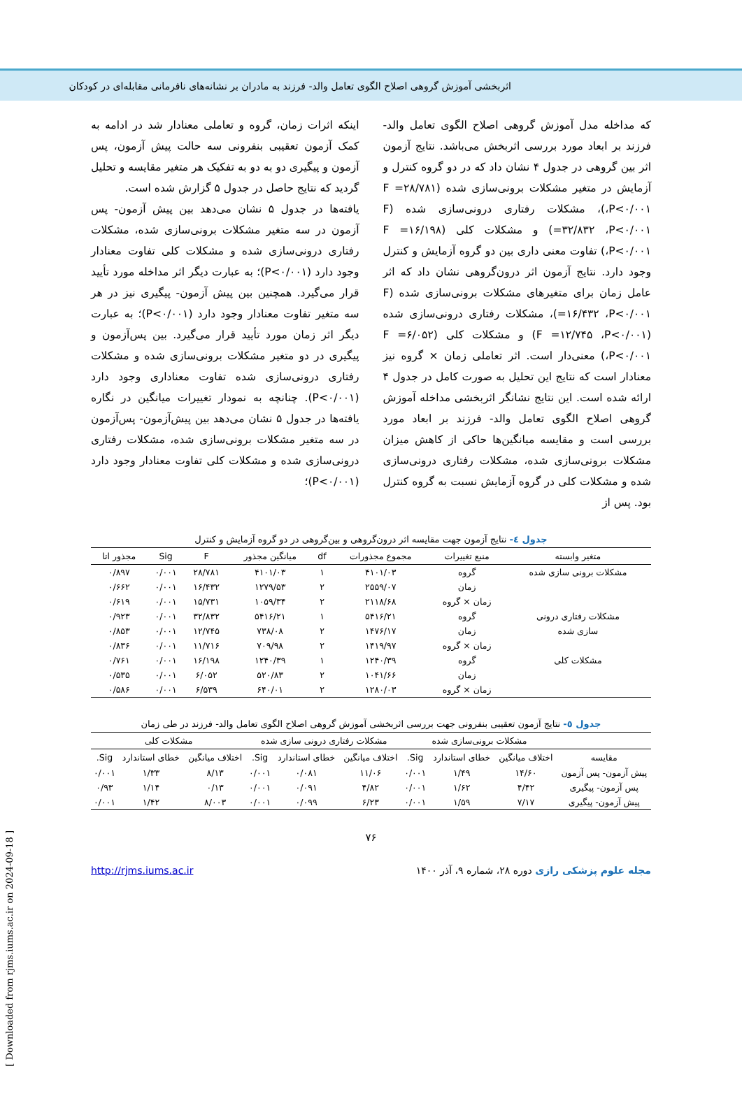اثربخشی آموزش گروهی اصلاح الگوی تعامل والد- فرزند به مادران بر نشانه‌های نافرمانی مقابله‌ای در کودکان
که مداخله مدل آموزش گروهی اصلاح الگوی تعامل والد- فرزند بر ابعاد مورد بررسی اثربخش می‌باشد. نتایج آزمون اثر بین گروهی در جدول ۴ نشان داد که در دو گروه کنترل و آزمایش در متغیر مشکلات برونی‌سازی شده (F =۲۸/۷۸۱ ،P<۰/۰۰۱)، مشکلات رفتاری درونی‌سازی شده (F =۳۲/۸۳۲ ،P<۰/۰۰۱) و مشکلات کلی (F =۱۶/۱۹۸ ،P<۰/۰۰۱) تفاوت معنی داری بین دو گروه آزمایش و کنترل وجود دارد. نتایج آزمون اثر درون‌گروهی نشان داد که اثر عامل زمان برای متغیرهای مشکلات برونی‌سازی شده (F =۱۶/۴۳۲ ،P<۰/۰۰۱)، مشکلات رفتاری درونی‌سازی شده (F =۱۲/۷۴۵ ،P<۰/۰۰۱) و مشکلات کلی (F =۶/۰۵۲ ،P<۰/۰۰۱) معنی‌دار است. اثر تعاملی زمان × گروه نیز معنادار است که نتایج این تحلیل به صورت کامل در جدول ۴ ارائه شده است. این نتایج نشانگر اثربخشی مداخله آموزش گروهی اصلاح الگوی تعامل والد- فرزند بر ابعاد مورد بررسی است و مقایسه میانگین‌ها حاکی از کاهش میزان مشکلات برونی‌سازی شده، مشکلات رفتاری درونی‌سازی شده و مشکلات کلی در گروه آزمایش نسبت به گروه کنترل بود. پس از
اینکه اثرات زمان، گروه و تعاملی معنادار شد در ادامه به کمک آزمون تعقیبی بنفرونی سه حالت پیش آزمون، پس آزمون و پیگیری دو به دو به تفکیک هر متغیر مقایسه و تحلیل گردید که نتایج حاصل در جدول ۵ گزارش شده است.
یافته‌ها در جدول ۵ نشان می‌دهد بین پیش آزمون- پس آزمون در سه متغیر مشکلات برونی‌سازی شده، مشکلات رفتاری درونی‌سازی شده و مشکلات کلی تفاوت معنادار وجود دارد (P<۰/۰۰۱)؛ به عبارت دیگر اثر مداخله مورد تأیید قرار می‌گیرد. همچنین بین پیش آزمون- پیگیری نیز در هر سه متغیر تفاوت معنادار وجود دارد (P<۰/۰۰۱)؛ به عبارت دیگر اثر زمان مورد تأیید قرار می‌گیرد. بین پس‌آزمون و پیگیری در دو متغیر مشکلات برونی‌سازی شده و مشکلات رفتاری درونی‌سازی شده تفاوت معناداری وجود دارد (P<۰/۰۰۱). چنانچه به نمودار تغییرات میانگین در نگاره یافته‌ها در جدول ۵ نشان می‌دهد بین پیش‌آزمون- پس‌آزمون در سه متغیر مشکلات برونی‌سازی شده، مشکلات رفتاری درونی‌سازی شده و مشکلات کلی تفاوت معنادار وجود دارد (P<۰/۰۰۱)؛
جدول ٤- نتایج آزمون جهت مقایسه اثر درون‌گروهی و بین‌گروهی در دو گروه آزمایش و کنترل
| متغیر وابسته | منبع تغییرات | مجموع مجذورات | df | میانگین مجذور | F | Sig | مجذور اتا |
| --- | --- | --- | --- | --- | --- | --- | --- |
| مشکلات برونی سازی شده | گروه | ۴۱۰۱/۰۳ | ۱ | ۴۱۰۱/۰۳ | ۲۸/۷۸۱ | ۰/۰۰۱ | ۰/۸۹۷ |
| | زمان | ۲۵۵۹/۰۷ | ۲ | ۱۲۷۹/۵۳ | ۱۶/۴۳۲ | ۰/۰۰۱ | ۰/۶۶۲ |
| | زمان × گروه | ۲۱۱۸/۶۸ | ۲ | ۱۰۵۹/۳۴ | ۱۵/۷۳۱ | ۰/۰۰۱ | ۰/۶۱۹ |
| مشکلات رفتاری درونی | گروه | ۵۴۱۶/۲۱ | ۱ | ۵۴۱۶/۲۱ | ۳۲/۸۳۲ | ۰/۰۰۱ | ۰/۹۲۳ |
| سازی شده | زمان | ۱۴۷۶/۱۷ | ۲ | ۷۳۸/۰۸ | ۱۲/۷۴۵ | ۰/۰۰۱ | ۰/۸۵۳ |
| | زمان × گروه | ۱۴۱۹/۹۷ | ۲ | ۷۰۹/۹۸ | ۱۱/۷۱۶ | ۰/۰۰۱ | ۰/۸۳۶ |
| مشکلات کلی | گروه | ۱۲۴۰/۳۹ | ۱ | ۱۲۴۰/۳۹ | ۱۶/۱۹۸ | ۰/۰۰۱ | ۰/۷۶۱ |
| | زمان | ۱۰۴۱/۶۶ | ۲ | ۵۲۰/۸۳ | ۶/۰۵۲ | ۰/۰۰۱ | ۰/۵۳۵ |
| | زمان × گروه | ۱۲۸۰/۰۳ | ۲ | ۶۴۰/۰۱ | ۶/۵۳۹ | ۰/۰۰۱ | ۰/۵۸۶ |
جدول ٥- نتایج آزمون تعقیبی بنفرونی جهت بررسی اثربخشی آموزش گروهی اصلاح الگوی تعامل والد- فرزند در طی زمان
| | مشکلات برونی‌سازی شده | | | مشکلات رفتاری درونی سازی شده | | | مشکلات کلی | | |
| --- | --- | --- | --- | --- | --- | --- | --- | --- | --- |
| مقایسه | اختلاف میانگین | خطای استاندارد | Sig. | اختلاف میانگین | خطای استاندارد | Sig. | اختلاف میانگین | خطای استاندارد | Sig. |
| پیش آزمون- پس آزمون | ۱۴/۶۰ | ۱/۴۹ | ۰/۰۰۱ | ۱۱/۰۶ | ۰/۰۸۱ | ۰/۰۰۱ | ۸/۱۳ | ۱/۳۳ | ۰/۰۰۱ |
| پس آزمون- پیگیری | ۴/۴۲ | ۱/۶۲ | ۰/۰۰۱ | ۴/۸۲ | ۰/۰۹۱ | ۰/۰۰۱ | ۰/۱۳ | ۱/۱۴ | ۰/۹۳ |
| پیش آزمون- پیگیری | ۷/۱۷ | ۱/۵۹ | ۰/۰۰۱ | ۶/۲۳ | ۰/۰۹۹ | ۰/۰۰۱ | ۸/۰۰۳ | ۱/۴۲ | ۰/۰۰۱ |
۷۶
مجله علوم پزشکی رازی دوره ۲۸، شماره ۹، آذر ۱۴۰۰
http://rjms.iums.ac.ir
[ Downloaded from rjms.iums.ac.ir on 2024-09-18 ]